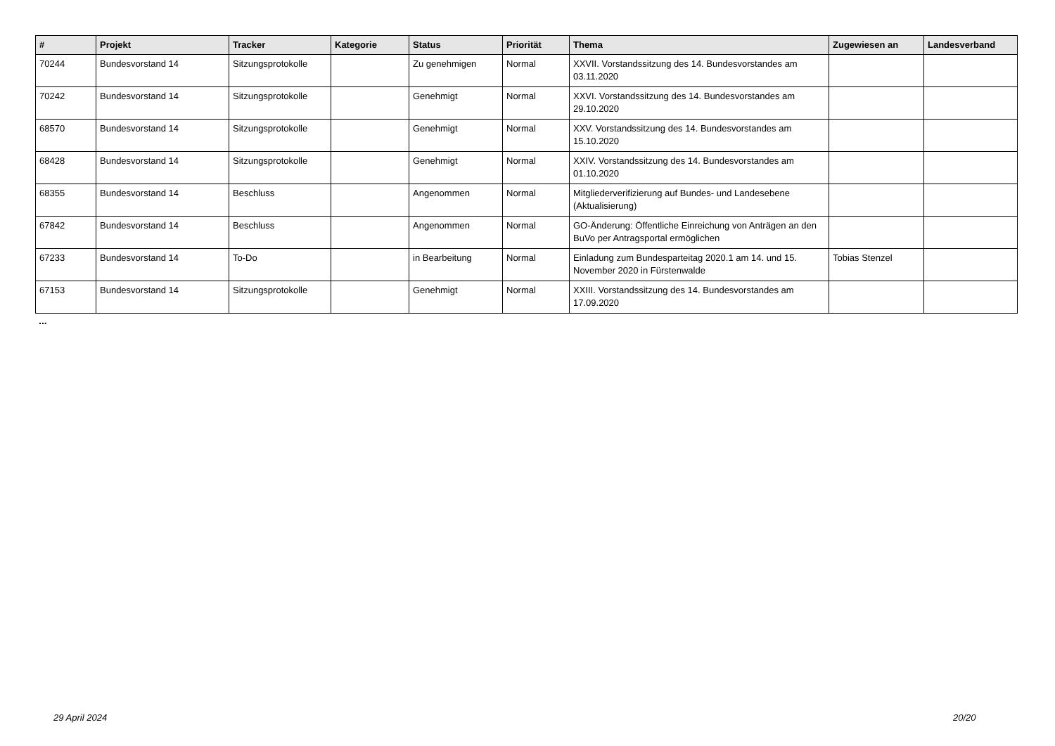| # | Projekt | Tracker | Kategorie | Status | Priorität | Thema | Zugewiesen an | Landesverband |
| --- | --- | --- | --- | --- | --- | --- | --- | --- |
| 70244 | Bundesvorstand 14 | Sitzungsprotokolle | | Zu genehmigen | Normal | XXVII. Vorstandssitzung des 14. Bundesvorstandes am 03.11.2020 | | |
| 70242 | Bundesvorstand 14 | Sitzungsprotokolle | | Genehmigt | Normal | XXVI. Vorstandssitzung des 14. Bundesvorstandes am 29.10.2020 | | |
| 68570 | Bundesvorstand 14 | Sitzungsprotokolle | | Genehmigt | Normal | XXV. Vorstandssitzung des 14. Bundesvorstandes am 15.10.2020 | | |
| 68428 | Bundesvorstand 14 | Sitzungsprotokolle | | Genehmigt | Normal | XXIV. Vorstandssitzung des 14. Bundesvorstandes am 01.10.2020 | | |
| 68355 | Bundesvorstand 14 | Beschluss | | Angenommen | Normal | Mitgliederverifizierung auf Bundes- und Landesebene (Aktualisierung) | | |
| 67842 | Bundesvorstand 14 | Beschluss | | Angenommen | Normal | GO-Änderung: Öffentliche Einreichung von Anträgen an den BuVo per Antragsportal ermöglichen | | |
| 67233 | Bundesvorstand 14 | To-Do | | in Bearbeitung | Normal | Einladung zum Bundesparteitag 2020.1 am 14. und 15. November 2020 in Fürstenwalde | Tobias Stenzel | |
| 67153 | Bundesvorstand 14 | Sitzungsprotokolle | | Genehmigt | Normal | XXIII. Vorstandssitzung des 14. Bundesvorstandes am 17.09.2020 | | |
...
29 April 2024 20/20